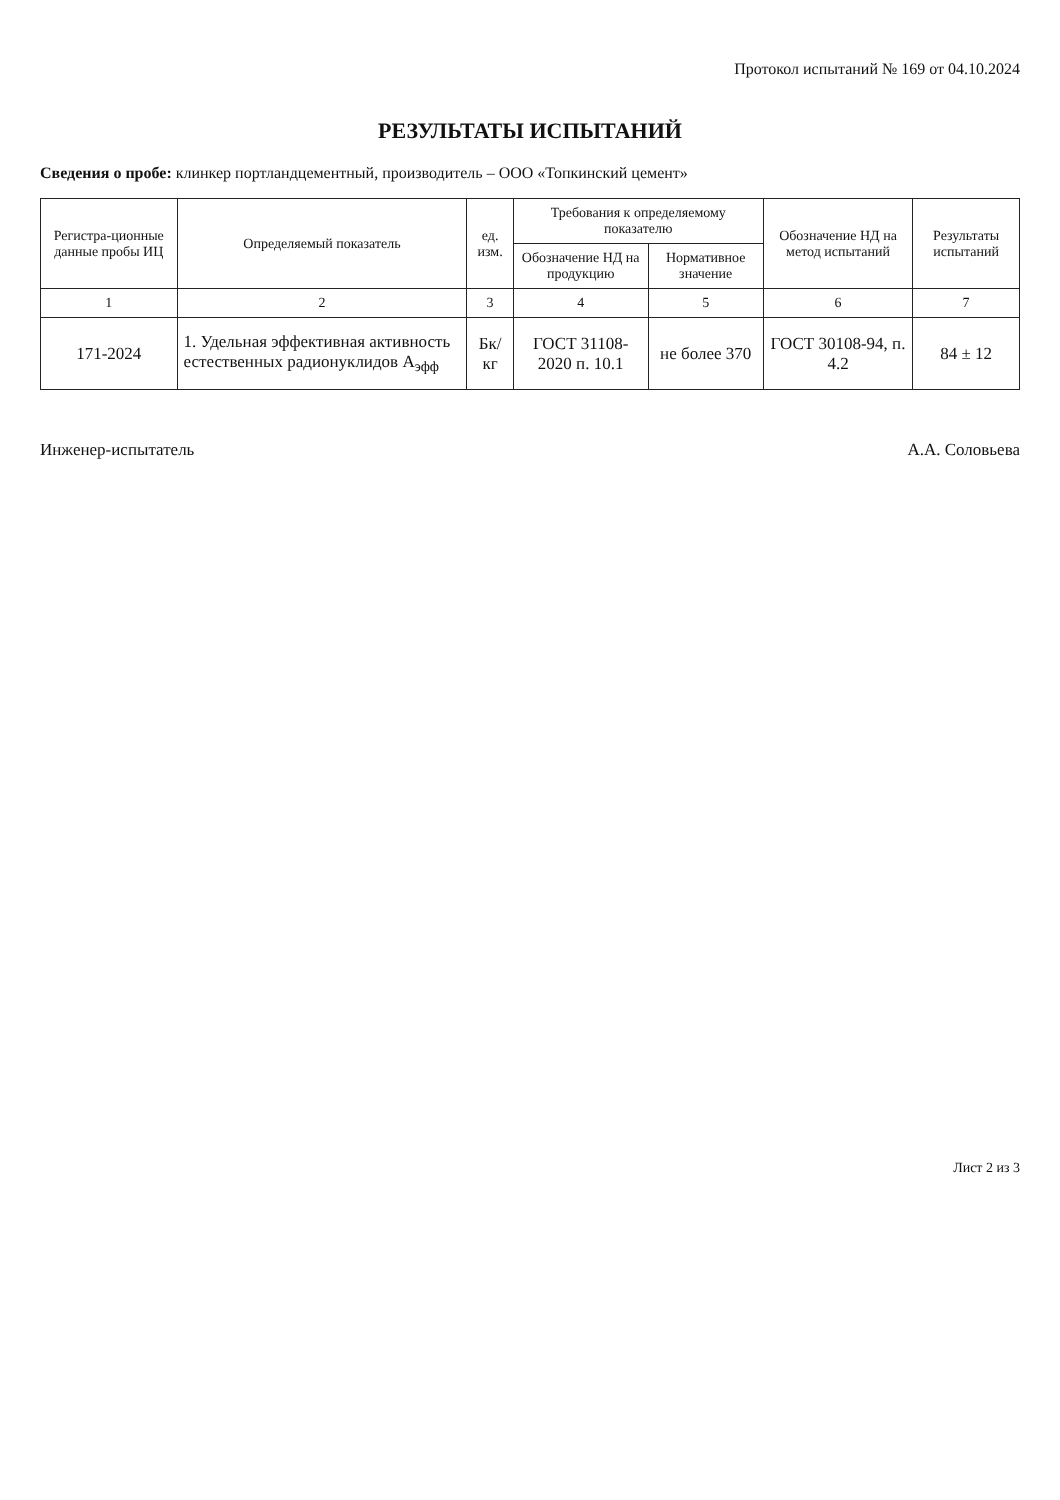Протокол испытаний № 169 от 04.10.2024
РЕЗУЛЬТАТЫ ИСПЫТАНИЙ
Сведения о пробе: клинкер портландцементный, производитель – ООО «Топкинский цемент»
| Регистра-ционные данные пробы ИЦ | Определяемый показатель | ед. изм. | Требования к определяемому показателю | | Обозначение НД на метод испытаний | Результаты испытаний |
| --- | --- | --- | --- | --- | --- | --- |
| | | | Обозначение НД на продукцию | Нормативное значение | | |
| 1 | 2 | 3 | 4 | 5 | 6 | 7 |
| 171-2024 | 1. Удельная эффективная активность естественных радионуклидов А<sub>эфф</sub> | Бк/кг | ГОСТ 31108-2020 п. 10.1 | не более 370 | ГОСТ 30108-94, п. 4.2 | 84 ± 12 |
Инженер-испытатель А.А. Соловьева
Лист 2 из 3